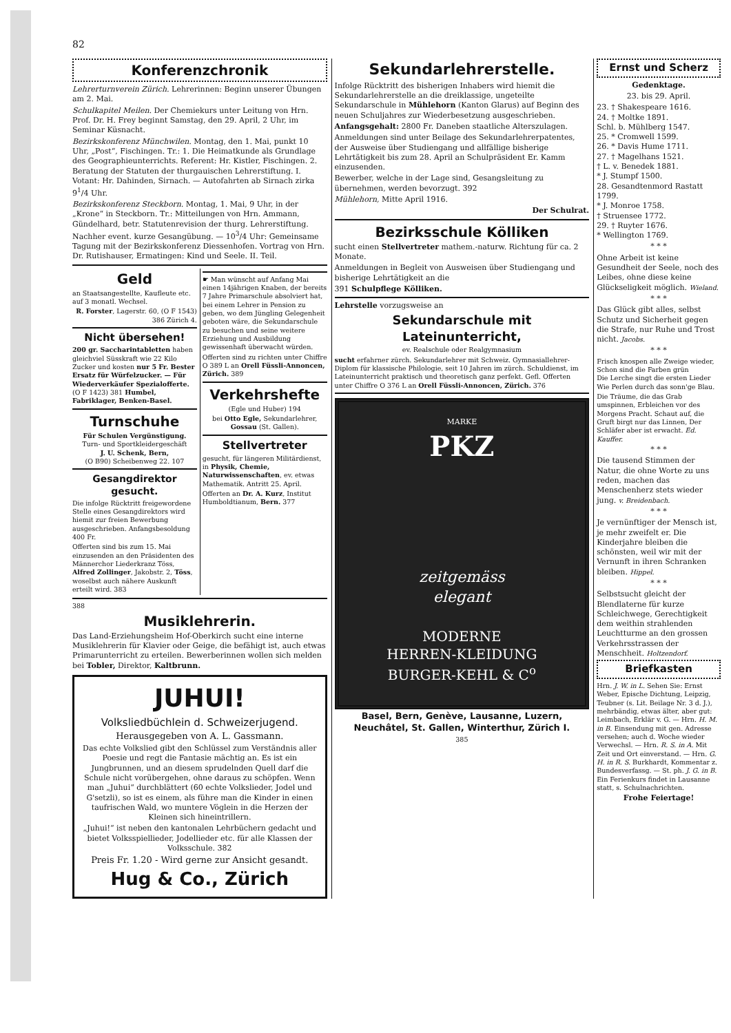82
Konferenzchronik
Lehrerturnverein Zürich. Lehrerinnen: Beginn unserer Übungen am 2. Mai.
Schulkapitel Meilen. Der Chemiekurs unter Leitung von Hrn. Prof. Dr. H. Frey beginnt Samstag, den 29. April, 2 Uhr, im Seminar Küsnacht.
Bezirkskonferenz Münchwilen. Montag, den 1. Mai, punkt 10 Uhr, „Post“, Fischingen. Tr.: 1. Die Heimatkunde als Grundlage des Geographieunterrichts. Referent: Hr. Kistler, Fischingen. 2. Beratung der Statuten der thurgauischen Lehrerstiftung. I. Votant: Hr. Dahinden, Sirnach. — Autofahrten ab Sirnach zirka 9<sup>1</sup>/4 Uhr.
Bezirkskonferenz Steckborn. Montag, 1. Mai, 9 Uhr, in der „Krone“ in Steckborn. Tr.: Mitteilungen von Hrn. Ammann, Gündelhard, betr. Statutenrevision der thurg. Lehrerstiftung. Nachher event. kurze Gesangübung. — 10<sup>3</sup>/4 Uhr: Gemeinsame Tagung mit der Bezirkskonferenz Diessenhofen. Vortrag von Hrn. Dr. Rutishauser, Ermatingen: Kind und Seele. II. Teil.
Geld
an Staatsangestellte, Kaufleute etc. auf 3 monatl. Wechsel.
R. Forster, Lagerstr. 60, (O F 1543) 386 Zürich 4.
Nicht übersehen!
200 gr. Saccharintabletten haben gleichviel Süsskraft wie 22 Kilo Zucker und kosten nur 5 Fr. Bester Ersatz für Würfelzucker. — Für Wiederverkäufer Spezialofferte. (O F 1423) 381 Humbel, Fabriklager, Benken-Basel.
Turnschuhe
Für Schulen Vergünstigung.
Turn- und Sportkleidergeschäft
J. U. Schenk, Bern,
(O B90) Scheibenweg 22. 107
Gesangdirektor gesucht.
Die infolge Rücktritt freigewordene Stelle eines Gesangdirektors wird hiemit zur freien Bewerbung ausgeschrieben. Anfangsbesoldung 400 Fr.
Offerten sind bis zum 15. Mai einzusenden an den Präsidenten des Männerchor Liederkranz Töss, Alfred Zollinger, Jakobstr. 2, Töss, woselbst auch nähere Auskunft erteilt wird. 383
☛ Man wünscht auf Anfang Mai einen 14jährigen Knaben, der bereits 7 Jahre Primarschule absolviert hat, bei einem Lehrer in Pension zu geben, wo dem Jüngling Gelegenheit geboten wäre, die Sekundarschule zu besuchen und seine weitere Erziehung und Ausbildung gewissenhaft überwacht würden.
Offerten sind zu richten unter Chiffre O 389 L an Orell Füssli-Annoncen, Zürich. 389
Verkehrshefte
(Egle und Huber) 194
bei Otto Egle, Sekundarlehrer, Gossau (St. Gallen).
Stellvertreter
gesucht, für längeren Militärdienst, in Physik, Chemie, Naturwissenschaften, ev. etwas Mathematik. Antritt 25. April.
Offerten an Dr. A. Kurz, Institut Humboldtianum, Bern. 377
388
Musiklehrerin.
Das Land-Erziehungsheim Hof-Oberkirch sucht eine interne Musiklehrerin für Klavier oder Geige, die befähigt ist, auch etwas Primarunterricht zu erteilen. Bewerberinnen wollen sich melden bei Tobler, Direktor, Kaltbrunn.
JUHUI!
Volksliedbüchlein d. Schweizerjugend.
Herausgegeben von A. L. Gassmann.
Das echte Volkslied gibt den Schlüssel zum Verständnis aller Poesie und regt die Fantasie mächtig an. Es ist ein Jungbrunnen, und an diesem sprudelnden Quell darf die Schule nicht vorübergehen, ohne daraus zu schöpfen. Wenn man „Juhui“ durchblättert (60 echte Volkslieder, Jodel und G'setzli), so ist es einem, als führe man die Kinder in einen taufrischen Wald, wo muntere Vöglein in die Herzen der Kleinen sich hineintrillern.
„Juhui!“ ist neben den kantonalen Lehrbüchern gedacht und bietet Volksspiellieder, Jodellieder etc. für alle Klassen der Volksschule. 382
Preis Fr. 1.20 - Wird gerne zur Ansicht gesandt.
Hug & Co., Zürich
Sekundarlehrerstelle.
Infolge Rücktritt des bisherigen Inhabers wird hiemit die Sekundarlehrerstelle an die dreiklassige, ungeteilte Sekundarschule in Mühlehorn (Kanton Glarus) auf Beginn des neuen Schuljahres zur Wiederbesetzung ausgeschrieben.
Anfangsgehalt: 2800 Fr. Daneben staatliche Alterszulagen.
Anmeldungen sind unter Beilage des Sekundarlehrerpatentes, der Ausweise über Studiengang und allfällige bisherige Lehrtätigkeit bis zum 28. April an Schulpräsident Er. Kamm einzusenden.
Bewerber, welche in der Lage sind, Gesangsleitung zu übernehmen, werden bevorzugt. 392
Mühlehorn, Mitte April 1916.
Der Schulrat.
Bezirksschule Kölliken
sucht einen Stellvertreter mathem.-naturw. Richtung für ca. 2 Monate.
Anmeldungen in Begleit von Ausweisen über Studiengang und bisherige Lehrtätigkeit an die
391 Schulpflege Kölliken.
Lehrstelle vorzugsweise an
Sekundarschule mit Lateinunterricht,
ev. Realschule oder Realgymnasium
sucht erfahrner zürch. Sekundarlehrer mit Schweiz. Gymnasiallehrer-Diplom für klassische Philologie, seit 10 Jahren im zürch. Schuldienst, im Lateinunterricht praktisch und theoretisch ganz perfekt. Gefl. Offerten unter Chiffre O 376 L an Orell Füssli-Annoncen, Zürich. 376
MARKE
PKZ
zeitgemäss
elegant
MODERNE
HERREN-KLEIDUNG
BURGER-KEHL & C<sup>o</sup>
Basel, Bern, Genève, Lausanne, Luzern, Neuchâtel, St. Gallen, Winterthur, Zürich I.
385
Ernst und Scherz
Gedenktage.
23. bis 29. April.
23. † Shakespeare 1616.
24. † Moltke 1891.
Schl. b. Mühlberg 1547.
25. * Cromwell 1599.
26. * Davis Hume 1711.
27. † Magelhans 1521.
† L. v. Benedek 1881.
* J. Stumpf 1500.
28. Gesandtenmord Rastatt 1799.
* J. Monroe 1758.
† Struensee 1772.
29. † Ruyter 1676.
* Wellington 1769.
* * *
Ohne Arbeit ist keine Gesundheit der Seele, noch des Leibes, ohne diese keine Glückseligkeit möglich. Wieland.
* * *
Das Glück gibt alles, selbst Schutz und Sicherheit gegen die Strafe, nur Ruhe und Trost nicht. Jacobs.
* * *
Frisch knospen alle Zweige wieder, Schon sind die Farben grün
Die Lerche singt die ersten Lieder Wie Perlen durch das sonn'ge Blau.
Die Träume, die das Grab umspinnen, Erbleichen vor des Morgens Pracht. Schaut auf, die Gruft birgt nur das Linnen, Der Schläfer aber ist erwacht. Ed. Kauffer.
* * *
Die tausend Stimmen der Natur, die ohne Worte zu uns reden, machen das Menschenherz stets wieder jung. v. Breidenbach.
* * *
Je vernünftiger der Mensch ist, je mehr zweifelt er. Die Kinderjahre bleiben die schönsten, weil wir mit der Vernunft in ihren Schranken bleiben. Hippel.
* * *
Selbstsucht gleicht der Blendlaterne für kurze Schleichwege, Gerechtigkeit dem weithin strahlenden Leuchtturme an den grossen Verkehrsstrassen der Menschheit. Holtzendorf.
Briefkasten
Hrn. J. W. in L. Sehen Sie: Ernst Weber, Epische Dichtung, Leipzig, Teubner (s. Lit. Beilage Nr. 3 d. J.), mehrbändig, etwas älter, aber gut: Leimbach, Erklär v. G. — Hrn. H. M. in B. Einsendung mit gen. Adresse versehen; auch d. Woche wieder Verwechsl. — Hrn. R. S. in A. Mit Zeit und Ort einverstand. — Hrn. G. H. in R. S. Burkhardt, Kommentar z. Bundesverfassg. — St. ph. J. G. in B. Ein Ferienkurs findet in Lausanne statt, s. Schulnachrichten.
Frohe Feiertage!